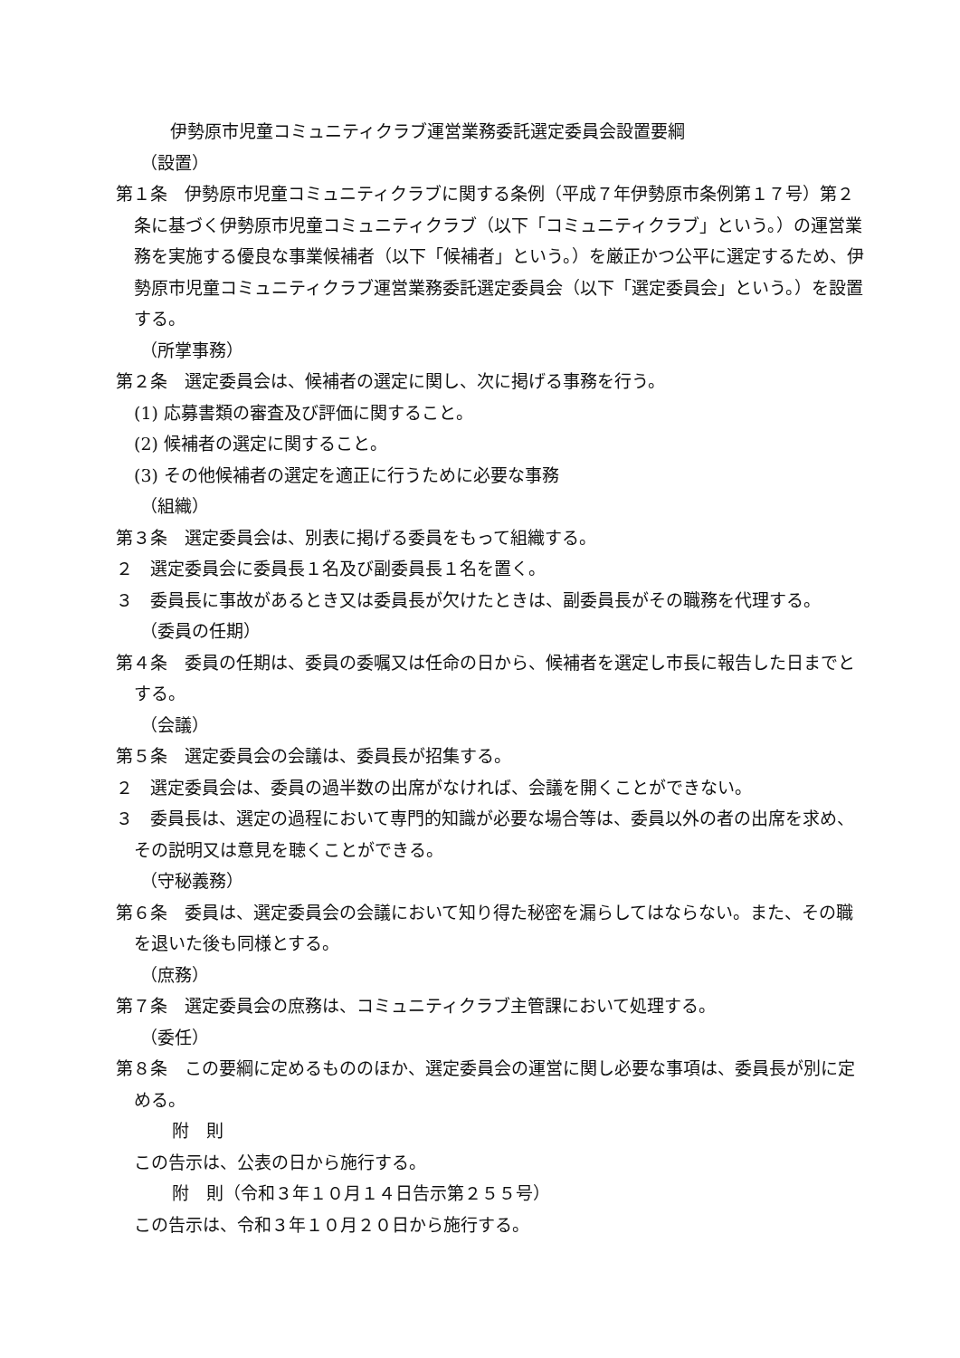伊勢原市児童コミュニティクラブ運営業務委託選定委員会設置要綱
（設置）
第１条　伊勢原市児童コミュニティクラブに関する条例（平成７年伊勢原市条例第１７号）第２条に基づく伊勢原市児童コミュニティクラブ（以下「コミュニティクラブ」という。）の運営業務を実施する優良な事業候補者（以下「候補者」という。）を厳正かつ公平に選定するため、伊勢原市児童コミュニティクラブ運営業務委託選定委員会（以下「選定委員会」という。）を設置する。
（所掌事務）
第２条　選定委員会は、候補者の選定に関し、次に掲げる事務を行う。
(1) 応募書類の審査及び評価に関すること。
(2) 候補者の選定に関すること。
(3) その他候補者の選定を適正に行うために必要な事務
（組織）
第３条　選定委員会は、別表に掲げる委員をもって組織する。
２　選定委員会に委員長１名及び副委員長１名を置く。
３　委員長に事故があるとき又は委員長が欠けたときは、副委員長がその職務を代理する。
（委員の任期）
第４条　委員の任期は、委員の委嘱又は任命の日から、候補者を選定し市長に報告した日までとする。
（会議）
第５条　選定委員会の会議は、委員長が招集する。
２　選定委員会は、委員の過半数の出席がなければ、会議を開くことができない。
３　委員長は、選定の過程において専門的知識が必要な場合等は、委員以外の者の出席を求め、その説明又は意見を聴くことができる。
（守秘義務）
第６条　委員は、選定委員会の会議において知り得た秘密を漏らしてはならない。また、その職を退いた後も同様とする。
（庶務）
第７条　選定委員会の庶務は、コミュニティクラブ主管課において処理する。
（委任）
第８条　この要綱に定めるもののほか、選定委員会の運営に関し必要な事項は、委員長が別に定める。
附　則
この告示は、公表の日から施行する。
附　則（令和３年１０月１４日告示第２５５号）
この告示は、令和３年１０月２０日から施行する。